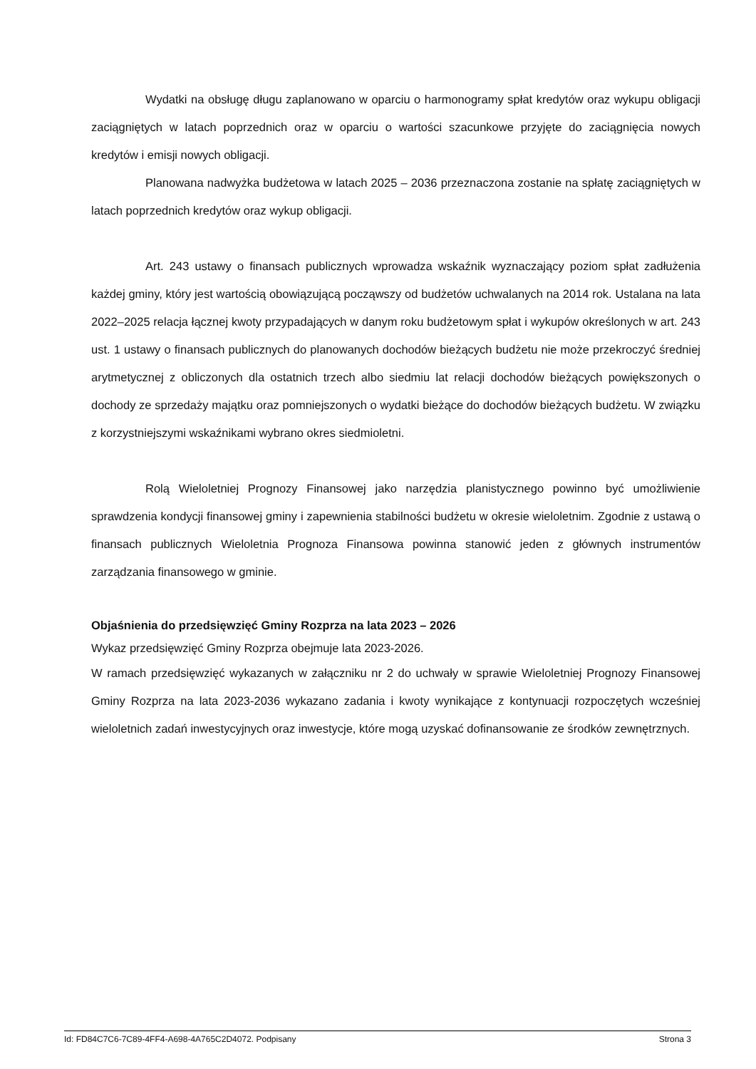Wydatki na obsługę długu zaplanowano w oparciu o harmonogramy spłat kredytów oraz wykupu obligacji zaciągniętych w latach poprzednich oraz w oparciu o wartości szacunkowe przyjęte do zaciągnięcia nowych kredytów i emisji nowych obligacji.
Planowana nadwyżka budżetowa w latach 2025 – 2036 przeznaczona zostanie na spłatę zaciągniętych w latach poprzednich kredytów oraz wykup obligacji.
Art. 243 ustawy o finansach publicznych wprowadza wskaźnik wyznaczający poziom spłat zadłużenia każdej gminy, który jest wartością obowiązującą począwszy od budżetów uchwalanych na 2014 rok. Ustalana na lata 2022–2025 relacja łącznej kwoty przypadających w danym roku budżetowym spłat i wykupów określonych w art. 243 ust. 1 ustawy o finansach publicznych do planowanych dochodów bieżących budżetu nie może przekroczyć średniej arytmetycznej z obliczonych dla ostatnich trzech albo siedmiu lat relacji dochodów bieżących powiększonych o dochody ze sprzedaży majątku oraz pomniejszonych o wydatki bieżące do dochodów bieżących budżetu. W związku z korzystniejszymi wskaźnikami wybrano okres siedmioletni.
Rolą Wieloletniej Prognozy Finansowej jako narzędzia planistycznego powinno być umożliwienie sprawdzenia kondycji finansowej gminy i zapewnienia stabilności budżetu w okresie wieloletnim. Zgodnie z ustawą o finansach publicznych Wieloletnia Prognoza Finansowa powinna stanowić jeden z głównych instrumentów zarządzania finansowego w gminie.
Objaśnienia do przedsięwzięć Gminy Rozprza na lata 2023 – 2026
Wykaz przedsięwzięć Gminy Rozprza obejmuje lata 2023-2026.
W ramach przedsięwzięć wykazanych w załączniku nr 2 do uchwały w sprawie Wieloletniej Prognozy Finansowej Gminy Rozprza na lata 2023-2036 wykazano zadania i kwoty wynikające z kontynuacji rozpoczętych wcześniej wieloletnich zadań inwestycyjnych oraz inwestycje, które mogą uzyskać dofinansowanie ze środków zewnętrznych.
Id: FD84C7C6-7C89-4FF4-A698-4A765C2D4072. Podpisany Strona 3